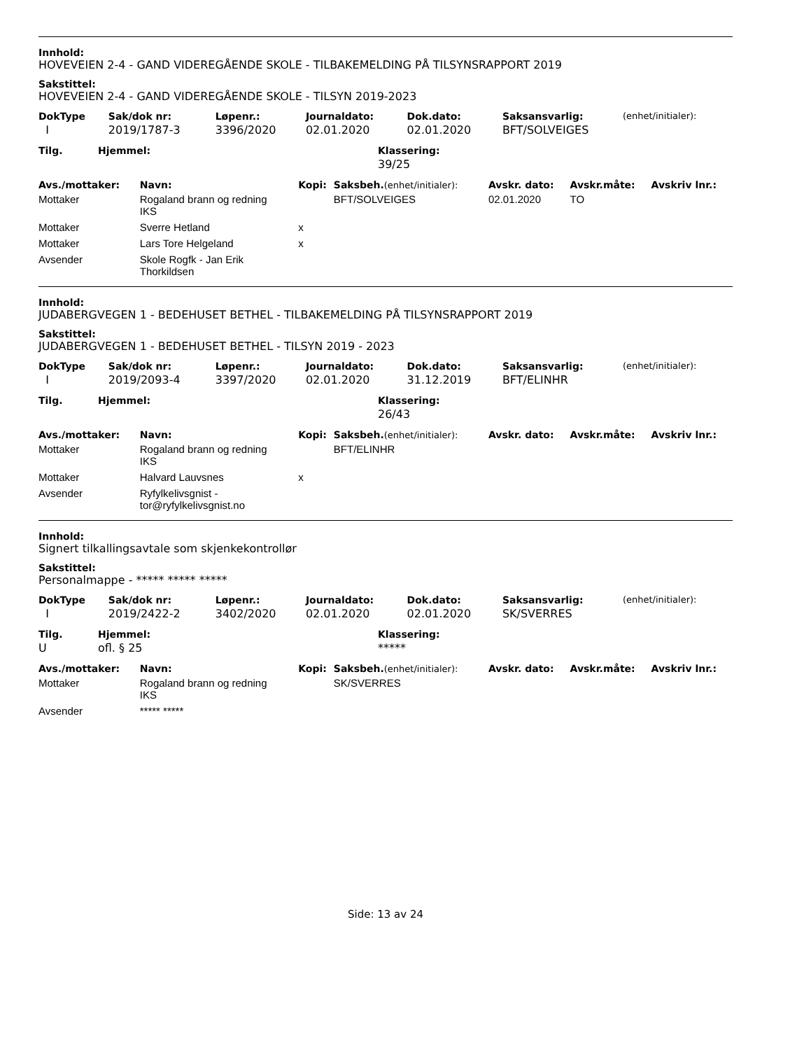Innhold:
HOVEVEIEN 2-4 - GAND VIDEREGÅENDE SKOLE - TILBAKEMELDING PÅ TILSYNSRAPPORT 2019
Sakstittel:
HOVEVEIEN 2-4 - GAND VIDEREGÅENDE SKOLE - TILSYN 2019-2023
| DokType | Sak/dok nr: | Løpenr.: | Journaldato: | Dok.dato: | Saksansvarlig: | (enhet/initialer): |
| --- | --- | --- | --- | --- | --- | --- |
| I | 2019/1787-3 | 3396/2020 | 02.01.2020 | 02.01.2020 | BFT/SOLVEIGES | |
| Tilg. | Hjemmel: | Klassering: |
| --- | --- | --- |
| | | 39/25 |
| Avs./mottaker: | Navn: | Kopi: | Saksbeh. (enhet/initialer): | Avskr. dato: | Avskr.måte: | Avskriv lnr.: |
| --- | --- | --- | --- | --- | --- | --- |
| Mottaker | Rogaland brann og redning IKS | | BFT/SOLVEIGES | 02.01.2020 | TO | |
| Mottaker | Sverre Hetland | x | | | | |
| Mottaker | Lars Tore Helgeland | x | | | | |
| Avsender | Skole Rogfk - Jan Erik Thorkildsen | | | | | |
Innhold:
JUDABERGVEGEN 1 - BEDEHUSET BETHEL - TILBAKEMELDING PÅ TILSYNSRAPPORT 2019
Sakstittel:
JUDABERGVEGEN 1 - BEDEHUSET BETHEL - TILSYN 2019 - 2023
| DokType | Sak/dok nr: | Løpenr.: | Journaldato: | Dok.dato: | Saksansvarlig: | (enhet/initialer): |
| --- | --- | --- | --- | --- | --- | --- |
| I | 2019/2093-4 | 3397/2020 | 02.01.2020 | 31.12.2019 | BFT/ELINHR | |
| Tilg. | Hjemmel: | Klassering: |
| --- | --- | --- |
| | | 26/43 |
| Avs./mottaker: | Navn: | Kopi: | Saksbeh. (enhet/initialer): | Avskr. dato: | Avskr.måte: | Avskriv lnr.: |
| --- | --- | --- | --- | --- | --- | --- |
| Mottaker | Rogaland brann og redning IKS | | BFT/ELINHR | | | |
| Mottaker | Halvard Lauvsnes | x | | | | |
| Avsender | Ryfylkelivsgnist - tor@ryfylkelivsgnist.no | | | | | |
Innhold:
Signert tilkallingsavtale som skjenkekontrollør
Sakstittel:
Personalmappe - ***** ***** *****
| DokType | Sak/dok nr: | Løpenr.: | Journaldato: | Dok.dato: | Saksansvarlig: | (enhet/initialer): |
| --- | --- | --- | --- | --- | --- | --- |
| I | 2019/2422-2 | 3402/2020 | 02.01.2020 | 02.01.2020 | SK/SVERRES | |
| Tilg. | Hjemmel: | Klassering: |
| --- | --- | --- |
| U | ofl. § 25 | ***** |
| Avs./mottaker: | Navn: | Kopi: | Saksbeh. (enhet/initialer): | Avskr. dato: | Avskr.måte: | Avskriv lnr.: |
| --- | --- | --- | --- | --- | --- | --- |
| Mottaker | Rogaland brann og redning IKS | | SK/SVERRES | | | |
| Avsender | ***** ***** | | | | | |
Side: 13 av 24